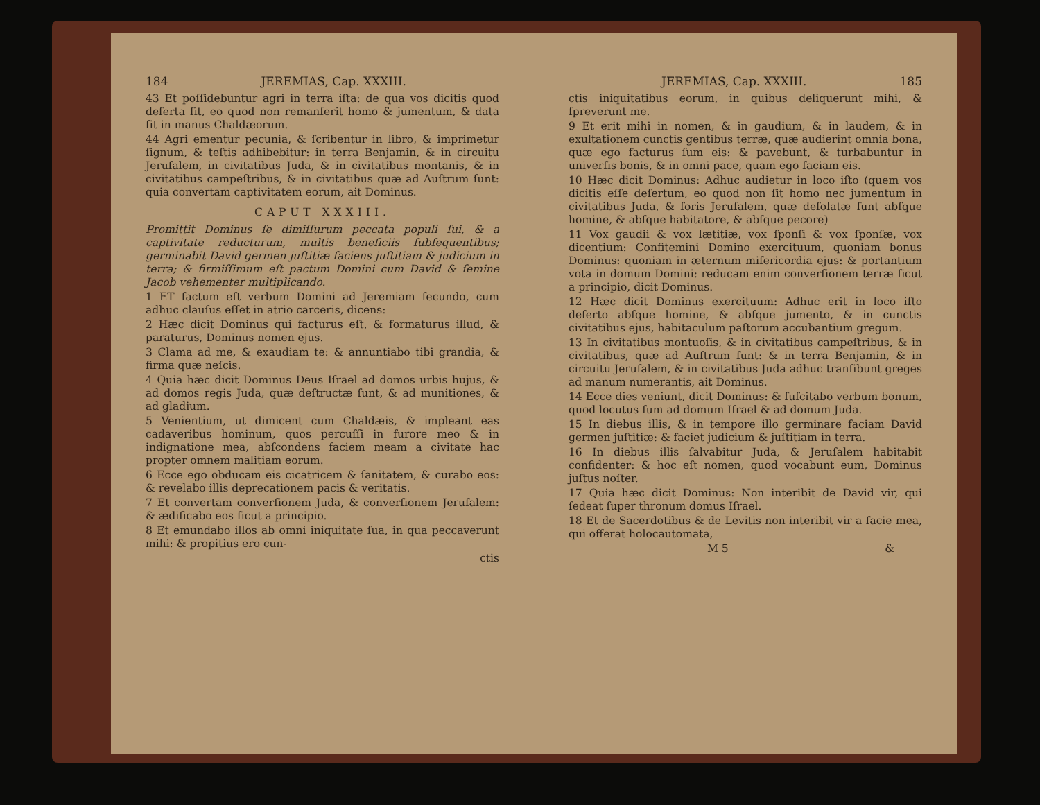184 JEREMIAS, Cap. XXXIII.
43 Et poſſidebuntur agri in terra iſta: de qua vos dicitis quod deſerta ſit, eo quod non remanſerit homo & jumentum, & data ſit in manus Chaldæorum.
44 Agri ementur pecunia, & ſcribentur in libro, & imprimetur ſignum, & teſtis adhibebitur: in terra Benjamin, & in circuitu Jeruſalem, in civitatibus Juda, & in civitatibus montanis, & in civitatibus campeſtribus, & in civitatibus quæ ad Auſtrum ſunt: quia convertam captivitatem eorum, ait Dominus.
CAPUT XXXIII.
Promittit Dominus ſe dimiſſurum peccata populi ſui, & a captivitate reducturum, multis beneficiis ſubſequentibus; germinabit David germen juſtitiæ faciens juſtitiam & judicium in terra; & firmiſſimum eſt pactum Domini cum David & ſemine Jacob vehementer multiplicando.
1 ET factum eſt verbum Domini ad Jeremiam ſecundo, cum adhuc clauſus eſſet in atrio carceris, dicens:
2 Hæc dicit Dominus qui facturus eſt, & formaturus illud, & paraturus, Dominus nomen ejus.
3 Clama ad me, & exaudiam te: & annuntiabo tibi grandia, & firma quæ neſcis.
4 Quia hæc dicit Dominus Deus Iſrael ad domos urbis hujus, & ad domos regis Juda, quæ deſtructæ ſunt, & ad munitiones, & ad gladium.
5 Venientium, ut dimicent cum Chaldæis, & impleant eas cadaveribus hominum, quos percuſſi in furore meo & in indignatione mea, abſcondens faciem meam a civitate hac propter omnem malitiam eorum.
6 Ecce ego obducam eis cicatricem & ſanitatem, & curabo eos: & revelabo illis deprecationem pacis & veritatis.
7 Et convertam converſionem Juda, & converſionem Jeruſalem: & ædificabo eos ſicut a principio.
8 Et emundabo illos ab omni iniquitate ſua, in qua peccaverunt mihi: & propitius ero cun-
ctis
JEREMIAS, Cap. XXXIII. 185
ctis iniquitatibus eorum, in quibus deliquerunt mihi, & ſpreverunt me.
9 Et erit mihi in nomen, & in gaudium, & in laudem, & in exultationem cunctis gentibus terræ, quæ audierint omnia bona, quæ ego facturus ſum eis: & pavebunt, & turbabuntur in univerſis bonis, & in omni pace, quam ego faciam eis.
10 Hæc dicit Dominus: Adhuc audietur in loco iſto (quem vos dicitis eſſe deſertum, eo quod non ſit homo nec jumentum in civitatibus Juda, & foris Jeruſalem, quæ deſolatæ ſunt abſque homine, & abſque habitatore, & abſque pecore)
11 Vox gaudii & vox lætitiæ, vox ſponſi & vox ſponſæ, vox dicentium: Confitemini Domino exercituum, quoniam bonus Dominus: quoniam in æternum miſericordia ejus: & portantium vota in domum Domini: reducam enim converſionem terræ ſicut a principio, dicit Dominus.
12 Hæc dicit Dominus exercituum: Adhuc erit in loco iſto deſerto abſque homine, & abſque jumento, & in cunctis civitatibus ejus, habitaculum paſtorum accubantium gregum.
13 In civitatibus montuoſis, & in civitatibus campeſtribus, & in civitatibus, quæ ad Auſtrum ſunt: & in terra Benjamin, & in circuitu Jeruſalem, & in civitatibus Juda adhuc tranſibunt greges ad manum numerantis, ait Dominus.
14 Ecce dies veniunt, dicit Dominus: & ſuſcitabo verbum bonum, quod locutus ſum ad domum Iſrael & ad domum Juda.
15 In diebus illis, & in tempore illo germinare faciam David germen juſtitiæ: & faciet judicium & juſtitiam in terra.
16 In diebus illis ſalvabitur Juda, & Jeruſalem habitabit confidenter: & hoc eſt nomen, quod vocabunt eum, Dominus juſtus noſter.
17 Quia hæc dicit Dominus: Non interibit de David vir, qui ſedeat ſuper thronum domus Iſrael.
18 Et de Sacerdotibus & de Levitis non interibit vir a facie mea, qui offerat holocautomata,
M 5 &